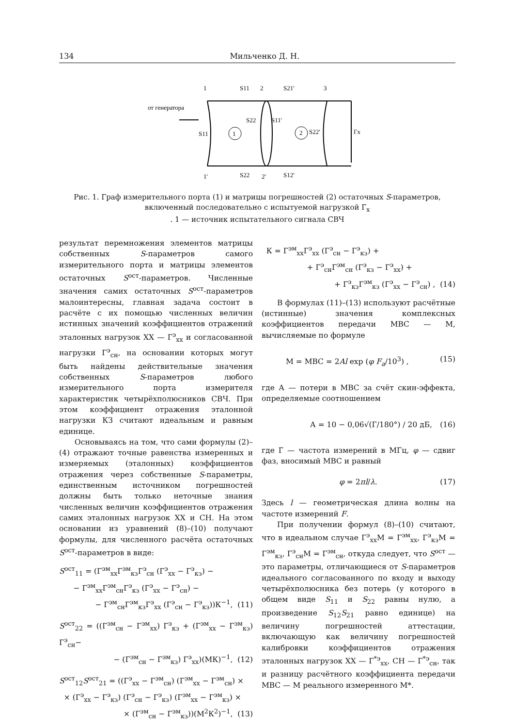134 Мильченко Д. Н.
1
S11
2
S21'
3
от генератора
S11
S22
S11'
1
2
S22'
Гх
1'
S22
2'
S12'
Рис. 1. Граф измерительного порта (1) и матрицы погрешностей (2) остаточных S-параметров, включенный последовательно с испытуемой нагрузкой Г<sub>х</sub>
. 1 — источник испытательного сигнала СВЧ
результат перемножения элементов матрицы собственных S-параметров самого измерительного порта и матрицы элементов остаточных S<sup>ост</sup>-параметров. Численные значения самих остаточных S<sup>ост</sup>-параметров малоинтересны, главная задача состоит в расчёте с их помощью численных величин истинных значений коэффициентов отражений эталонных нагрузок ХХ — Г<sup>э</sup><sub>хх</sub> и согласованной нагрузки Г<sup>э</sup><sub>сн</sub>, на основании которых могут быть найдены действительные значения собственных S-параметров любого измерительного порта измерителя характеристик четырёхполюсников СВЧ. При этом коэффициент отражения эталонной нагрузки КЗ считают идеальным и равным единице.
Основываясь на том, что сами формулы (2)–(4) отражают точные равенства измеренных и измеряемых (эталонных) коэффициентов отражения через собственные S-параметры, единственным источником погрешностей должны быть только неточные знания численных величин коэффициентов отражения самих эталонных нагрузок ХХ и СН. На этом основании из уравнений (8)–(10) получают формулы, для численного расчёта остаточных S<sup>ост</sup>-параметров в виде:
S<sup>ост</sup><sub>11</sub> = (Г<sup>эм</sup><sub>хх</sub>Г<sup>эм</sup><sub>кз</sub>Г<sup>э</sup><sub>сн</sub> (Г<sup>э</sup><sub>хх</sub> − Г<sup>э</sup><sub>кз</sub>) −
− Г<sup>эм</sup><sub>хх</sub>Г<sup>эм</sup><sub>сн</sub>Г<sup>э</sup><sub>кз</sub> (Г<sup>э</sup><sub>хх</sub> − Г<sup>э</sup><sub>сн</sub>) −
− Г<sup>эм</sup><sub>сн</sub>Г<sup>эм</sup><sub>кз</sub>Г<sup>э</sup><sub>хх</sub> (Г<sup>э</sup><sub>сн</sub> − Г<sup>э</sup><sub>кз</sub>))К<sup>−1</sup>, (11)
S<sup>ост</sup><sub>22</sub> = ((Г<sup>эм</sup><sub>сн</sub> − Г<sup>эм</sup><sub>хх</sub>) Г<sup>э</sup><sub>кз</sub> + (Г<sup>эм</sup><sub>хх</sub> − Г<sup>эм</sup><sub>кз</sub>) Г<sup>э</sup><sub>сн</sub>−
− (Г<sup>эм</sup><sub>сн</sub> − Г<sup>эм</sup><sub>кз</sub>) Г<sup>э</sup><sub>хх</sub>)(МК)<sup>−1</sup>, (12)
S<sup>ост</sup><sub>12</sub>S<sup>ост</sup><sub>21</sub> = ((Г<sup>э</sup><sub>хх</sub> − Г<sup>эм</sup><sub>сн</sub>) (Г<sup>эм</sup><sub>хх</sub> − Г<sup>эм</sup><sub>сн</sub>) ×
× (Г<sup>э</sup><sub>хх</sub> − Г<sup>э</sup><sub>кз</sub>) (Г<sup>э</sup><sub>сн</sub> − Г<sup>э</sup><sub>кз</sub>) (Г<sup>эм</sup><sub>хх</sub> − Г<sup>эм</sup><sub>кз</sub>) ×
× (Г<sup>эм</sup><sub>сн</sub> − Г<sup>эм</sup><sub>кз</sub>))(М<sup>2</sup>К<sup>2</sup>)<sup>−1</sup>, (13)
К = Г<sup>эм</sup><sub>хх</sub>Г<sup>э</sup><sub>хх</sub> (Г<sup>э</sup><sub>сн</sub> − Г<sup>э</sup><sub>кз</sub>) +
+ Г<sup>э</sup><sub>сн</sub>Г<sup>эм</sup><sub>сн</sub> (Г<sup>э</sup><sub>кз</sub> − Г<sup>э</sup><sub>хх</sub>) +
+ Г<sup>э</sup><sub>кз</sub>Г<sup>эм</sup><sub>кз</sub> (Г<sup>э</sup><sub>хх</sub> − Г<sup>э</sup><sub>сн</sub>) , (14)
В формулах (11)–(13) используют расчётные (истинные) значения комплексных коэффициентов передачи МВС — М, вычисляемые по формуле
М = МВС = 2Al exp (φ F<sub>a</sub>/10<sup>3</sup>) , (15)
где А — потери в МВС за счёт скин-эффекта, определяемые соотношением
А = 10 − 0,06√(Г/180°) / 20 дБ, (16)
где Г — частота измерений в МГц, φ — сдвиг фаз, вносимый МВС и равный
φ = 2πl/λ. (17)
Здесь l — геометрическая длина волны на частоте измерений F.
При получении формул (8)–(10) считают, что в идеальном случае Г<sup>э</sup><sub>хх</sub>М = Г<sup>эм</sup><sub>хх</sub>, Г<sup>э</sup><sub>кз</sub>М = Г<sup>эм</sup><sub>кз</sub>, Г<sup>э</sup><sub>сн</sub>М = Г<sup>эм</sup><sub>сн</sub>, откуда следует, что S<sup>ост</sup> — это параметры, отличающиеся от S-параметров идеального согласованного по входу и выходу четырёхполюсника без потерь (у которого в общем виде S<sub>11</sub> и S<sub>22</sub> равны нулю, а произведение S<sub>12</sub>S<sub>21</sub> равно единице) на величину погрешностей аттестации, включающую как величину погрешностей калибровки коэффициентов отражения эталонных нагрузок ХХ — Г<sup>*э</sup><sub>хх</sub>, СН — Г<sup>*э</sup><sub>сн</sub>, так и разницу расчётного коэффициента передачи МВС — М реального измеренного М*.